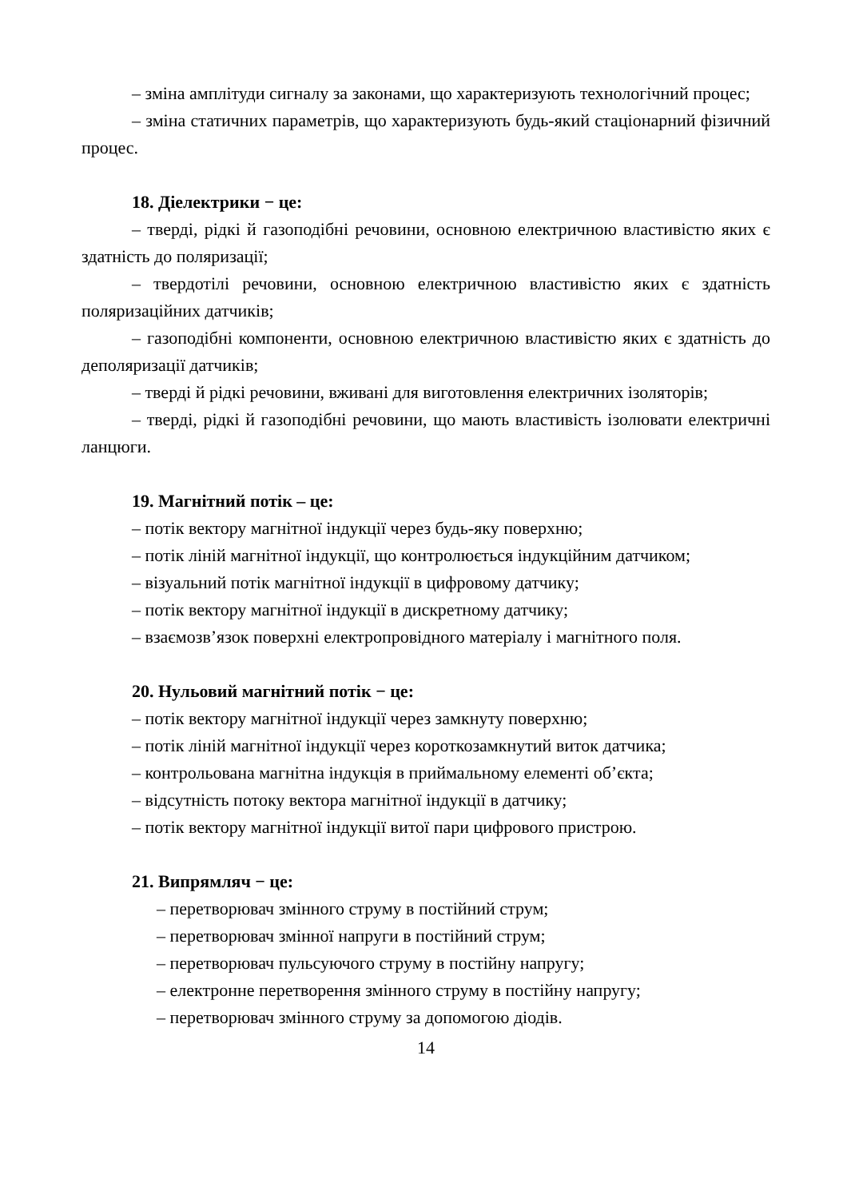– зміна амплітуди сигналу за законами, що характеризують технологічний процес;
– зміна статичних параметрів, що характеризують будь-який стаціонарний фізичний процес.
18. Діелектрики − це:
– тверді, рідкі й газоподібні речовини, основною електричною властивістю яких є здатність до поляризації;
– твердотілі речовини, основною електричною властивістю яких є здатність поляризаційних датчиків;
– газоподібні компоненти, основною електричною властивістю яких є здатність до деполяризації датчиків;
– тверді й рідкі речовини, вживані для виготовлення електричних ізоляторів;
– тверді, рідкі й газоподібні речовини, що мають властивість ізолювати електричні ланцюги.
19. Магнітний потік – це:
– потік вектору магнітної індукції через будь-яку поверхню;
– потік ліній магнітної індукції, що контролюється індукційним датчиком;
– візуальний потік магнітної індукції в цифровому датчику;
– потік вектору магнітної індукції в дискретному датчику;
– взаємозв’язок поверхні електропровідного матеріалу і магнітного поля.
20. Нульовий магнітний потік − це:
– потік вектору магнітної індукції через замкнуту поверхню;
– потік ліній магнітної індукції через короткозамкнутий виток датчика;
– контрольована магнітна індукція в приймальному елементі об’єкта;
– відсутність потоку вектора магнітної індукції в датчику;
– потік вектору магнітної індукції витої пари цифрового пристрою.
21. Випрямляч − це:
– перетворювач змінного струму в постійний струм;
– перетворювач змінної напруги в постійний струм;
– перетворювач пульсуючого струму в постійну напругу;
– електронне перетворення змінного струму в постійну напругу;
– перетворювач змінного струму за допомогою діодів.
14